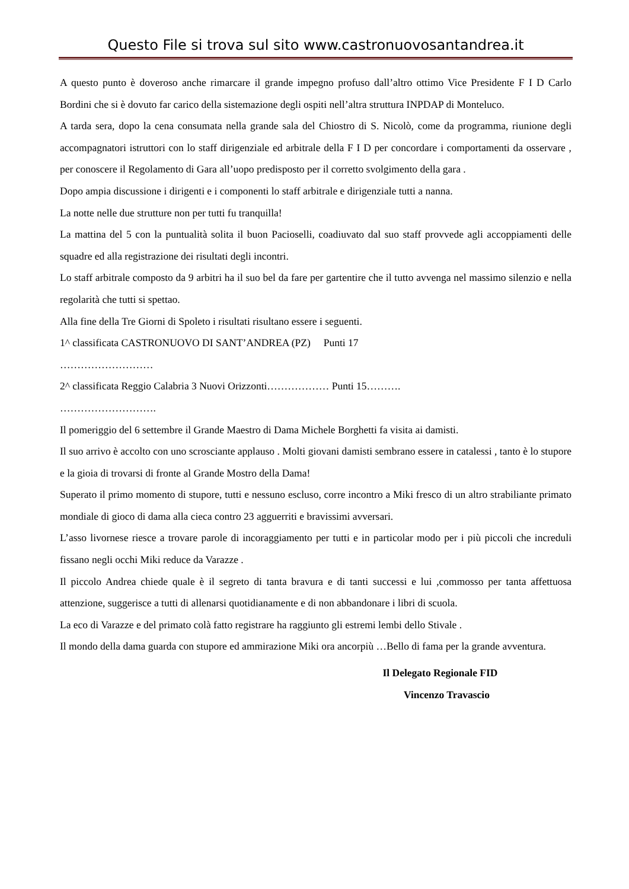Questo File si trova sul sito www.castronuovosantandrea.it
A questo punto è doveroso anche rimarcare il grande impegno profuso dall’altro ottimo Vice Presidente F I D Carlo Bordini che si è dovuto far carico della sistemazione degli ospiti nell’altra struttura INPDAP di Monteluco.
A tarda sera, dopo la cena consumata nella grande sala del Chiostro di S. Nicolò, come da programma, riunione degli accompagnatori istruttori con lo staff dirigenziale ed arbitrale della F I D per concordare i comportamenti da osservare , per conoscere il Regolamento di Gara all’uopo predisposto per il corretto svolgimento della gara .
Dopo ampia discussione i dirigenti e i componenti lo staff arbitrale e dirigenziale tutti a nanna.
La notte nelle due strutture non per tutti fu tranquilla!
La mattina del 5 con la puntualità solita il buon Pacioselli, coadiuvato dal suo staff provvede agli accoppiamenti delle squadre ed alla registrazione dei risultati degli incontri.
Lo staff arbitrale composto da 9 arbitri ha il suo bel da fare per gartentire che il tutto avvenga nel massimo silenzio e nella regolarità che tutti si spettao.
Alla fine della Tre Giorni di Spoleto i risultati risultano essere i seguenti.
1^ classificata CASTRONUOVO DI SANT’ANDREA (PZ) Punti 17
………………………
2^ classificata Reggio Calabria 3 Nuovi Orizzonti……………… Punti 15……….
……………………….
Il pomeriggio del 6 settembre il Grande Maestro di Dama Michele Borghetti fa visita ai damisti.
Il suo arrivo è accolto con uno scrosciante applauso . Molti giovani damisti sembrano essere in catalessi , tanto è lo stupore e la gioia di trovarsi di fronte al Grande Mostro della Dama!
Superato il primo momento di stupore, tutti e nessuno escluso, corre incontro a Miki fresco di un altro strabiliante primato mondiale di gioco di dama alla cieca contro 23 agguerriti e bravissimi avversari.
L’asso livornese riesce a trovare parole di incoraggiamento per tutti e in particolar modo per i più piccoli che increduli fissano negli occhi Miki reduce da Varazze .
Il piccolo Andrea chiede quale è il segreto di tanta bravura e di tanti successi e lui ,commosso per tanta affettuosa attenzione, suggerisce a tutti di allenarsi quotidianamente e di non abbandonare i libri di scuola.
La eco di Varazze e del primato colà fatto registrare ha raggiunto gli estremi lembi dello Stivale .
Il mondo della dama guarda con stupore ed ammirazione Miki ora ancorpiù …Bello di fama per la grande avventura.
Il Delegato Regionale FID
Vincenzo Travascio